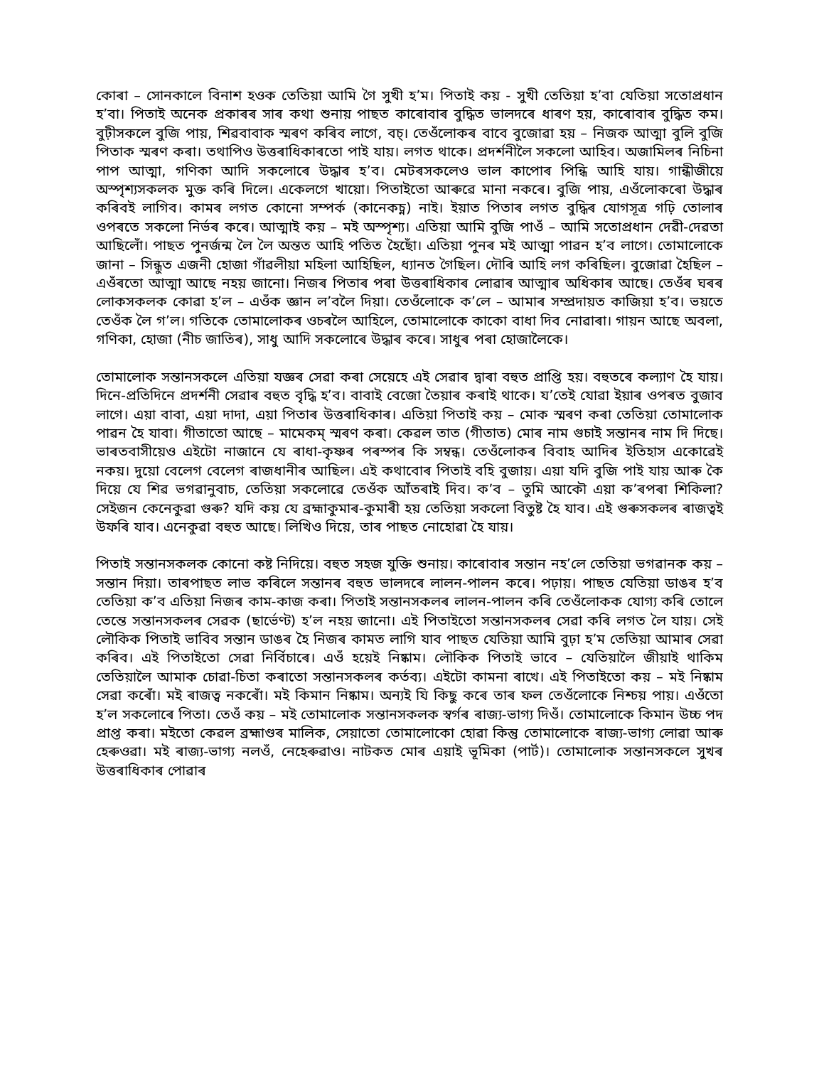কোৰা – সোনকালে বিনাশ হওক তেতিয়া আমি গৈ সুখী হ’ম। পিতাই কয় - সুখী তেতিয়া হ’বা যেতিয়া সতোপ্ৰধান হ’বা। পিতাই অনেক প্ৰকাৰৰ সাৰ কথা শুনায় পাছত কাৰোবাৰ বুদ্ধিত ভালদৰে ধাৰণ হয়, কাৰোবাৰ বুদ্ধিত কম। বুঢ়ীসকলে বুজি পায়, শিৱবাবাক স্মৰণ কৰিব লাগে, বচ্। তেওঁলোকৰ বাবে বুজোৱা হয় – নিজক আত্মা বুলি বুজি পিতাক স্মৰণ কৰা। তথাপিও উত্তৰাধিকাৰতো পাই যায়। লগত থাকে। প্ৰদৰ্শনীলৈ সকলো আহিব। অজামিলৰ নিচিনা পাপ আত্মা, গণিকা আদি সকলোৰে উদ্ধাৰ হ’ব। মেটৰসকলেও ভাল কাপোৰ পিন্ধি আহি যায়। গান্ধীজীয়ে অস্পৃশ্যসকলক মুক্ত কৰি দিলে। একেলগে খায়ো। পিতাইতো আৰুৱে মানা নকৰে। বুজি পায়, এওঁলোকৰো উদ্ধাৰ কৰিবই লাগিব। কামৰ লগত কোনো সম্পৰ্ক (কানেকচ্ন) নাই। ইয়াত পিতাৰ লগত বুদ্ধিৰ যোগসূত্ৰ গঢ়ি তোলাৰ ওপৰতে সকলো নিৰ্ভৰ কৰে। আত্মাই কয় – মই অস্পৃশ্য। এতিয়া আমি বুজি পাওঁ – আমি সতোপ্ৰধান দেৱী-দেৱতা আছিলোঁ। পাছত পুনৰ্জন্ম লৈ লৈ অন্তত আহি পতিত হৈছোঁ। এতিয়া পুনৰ মই আত্মা পাৱন হ’ব লাগে। তোমালোকে জানা – সিন্ধুত এজনী হোজা গাঁৱলীয়া মহিলা আহিছিল, ধ্যানত গৈছিল। দৌৰি আহি লগ কৰিছিল। বুজোৱা হৈছিল – এওঁৰতো আত্মা আছে নহয় জানো। নিজৰ পিতাৰ পৰা উত্তৰাধিকাৰ লোৱাৰ আত্মাৰ অধিকাৰ আছে। তেওঁৰ ঘৰৰ লোকসকলক কোৱা হ’ল – এওঁক জ্ঞান ল’বলৈ দিয়া। তেওঁলোকে ক’লে – আমাৰ সম্প্ৰদায়ত কাজিয়া হ’ব। ভয়তে তেওঁক লৈ গ’ল। গতিকে তোমালোকৰ ওচৰলৈ আহিলে, তোমালোকে কাকো বাধা দিব নোৱাৰা। গায়ন আছে অবলা, গণিকা, হোজা (নীচ জাতিৰ), সাধু আদি সকলোৰে উদ্ধাৰ কৰে। সাধুৰ পৰা হোজালৈকে।
তোমালোক সন্তানসকলে এতিয়া যজ্ঞৰ সেৱা কৰা সেয়েহে এই সেৱাৰ দ্বাৰা বহুত প্ৰাপ্তি হয়। বহুতৰে কল্যাণ হৈ যায়। দিনে-প্ৰতিদিনে প্ৰদৰ্শনী সেৱাৰ বহুত বৃদ্ধি হ’ব। বাবাই বেজো তৈয়াৰ কৰাই থাকে। য’তেই যোৱা ইয়াৰ ওপৰত বুজাব লাগে। এয়া বাবা, এয়া দাদা, এয়া পিতাৰ উত্তৰাধিকাৰ। এতিয়া পিতাই কয় – মোক স্মৰণ কৰা তেতিয়া তোমালোক পাৱন হৈ যাবা। গীতাতো আছে – মামেকম্ স্মৰণ কৰা। কেৱল তাত (গীতাত) মোৰ নাম গুচাই সন্তানৰ নাম দি দিছে। ভাৰতবাসীয়েও এইটো নাজানে যে ৰাধা-কৃষ্ণৰ পৰস্পৰ কি সম্বন্ধ। তেওঁলোকৰ বিবাহ আদিৰ ইতিহাস একোৱেই নকয়। দুয়ো বেলেগ বেলেগ ৰাজধানীৰ আছিল। এই কথাবোৰ পিতাই বহি বুজায়। এয়া যদি বুজি পাই যায় আৰু কৈ দিয়ে যে শিৱ ভগৱানুবাচ, তেতিয়া সকলোৱে তেওঁক আঁতৰাই দিব। ক’ব – তুমি আকৌ এয়া ক’ৰপৰা শিকিলা? সেইজন কেনেকুৱা গুৰু? যদি কয় যে ব্ৰহ্মাকুমাৰ-কুমাৰী হয় তেতিয়া সকলো বিতুষ্ট হৈ যাব। এই গুৰুসকলৰ ৰাজত্বই উফৰি যাব। এনেকুৱা বহুত আছে। লিখিও দিয়ে, তাৰ পাছত নোহোৱা হৈ যায়।
পিতাই সন্তানসকলক কোনো কষ্ট নিদিয়ে। বহুত সহজ যুক্তি শুনায়। কাৰোবাৰ সন্তান নহ’লে তেতিয়া ভগৱানক কয় – সন্তান দিয়া। তাৰপাছত লাভ কৰিলে সন্তানৰ বহুত ভালদৰে লালন-পালন কৰে। পঢ়ায়। পাছত যেতিয়া ডাঙৰ হ’ব তেতিয়া ক’ব এতিয়া নিজৰ কাম-কাজ কৰা। পিতাই সন্তানসকলৰ লালন-পালন কৰি তেওঁলোকক যোগ্য কৰি তোলে তেন্তে সন্তানসকলৰ সেৱক (ছাৰ্ভেণ্ট) হ’ল নহয় জানো। এই পিতাইতো সন্তানসকলৰ সেৱা কৰি লগত লৈ যায়। সেই লৌকিক পিতাই ভাবিব সন্তান ডাঙৰ হৈ নিজৰ কামত লাগি যাব পাছত যেতিয়া আমি বুঢ়া হ’ম তেতিয়া আমাৰ সেৱা কৰিব। এই পিতাইতো সেৱা নিৰ্বিচাৰে। এওঁ হয়েই নিষ্কাম। লৌকিক পিতাই ভাবে – যেতিয়ালৈ জীয়াই থাকিম তেতিয়ালৈ আমাক চোৱা-চিতা কৰাতো সন্তানসকলৰ কৰ্তব্য। এইটো কামনা ৰাখে। এই পিতাইতো কয় – মই নিষ্কাম সেৱা কৰোঁ। মই ৰাজত্ব নকৰোঁ। মই কিমান নিষ্কাম। অন্যই যি কিছু কৰে তাৰ ফল তেওঁলোকে নিশ্চয় পায়। এওঁতো হ’ল সকলোৰে পিতা। তেওঁ কয় – মই তোমালোক সন্তানসকলক স্বৰ্গৰ ৰাজ্য-ভাগ্য দিওঁ। তোমালোকে কিমান উচ্চ পদ প্ৰাপ্ত কৰা। মইতো কেৱল ব্ৰহ্মাণ্ডৰ মালিক, সেয়াতো তোমালোকো হোৱা কিন্তু তোমালোকে ৰাজ্য-ভাগ্য লোৱা আৰু হেৰুওৱা। মই ৰাজ্য-ভাগ্য নলওঁ, নেহেৰুৱাও। নাটকত মোৰ এয়াই ভূমিকা (পাৰ্ট)। তোমালোক সন্তানসকলে সুখৰ উত্তৰাধিকাৰ পোৱাৰ